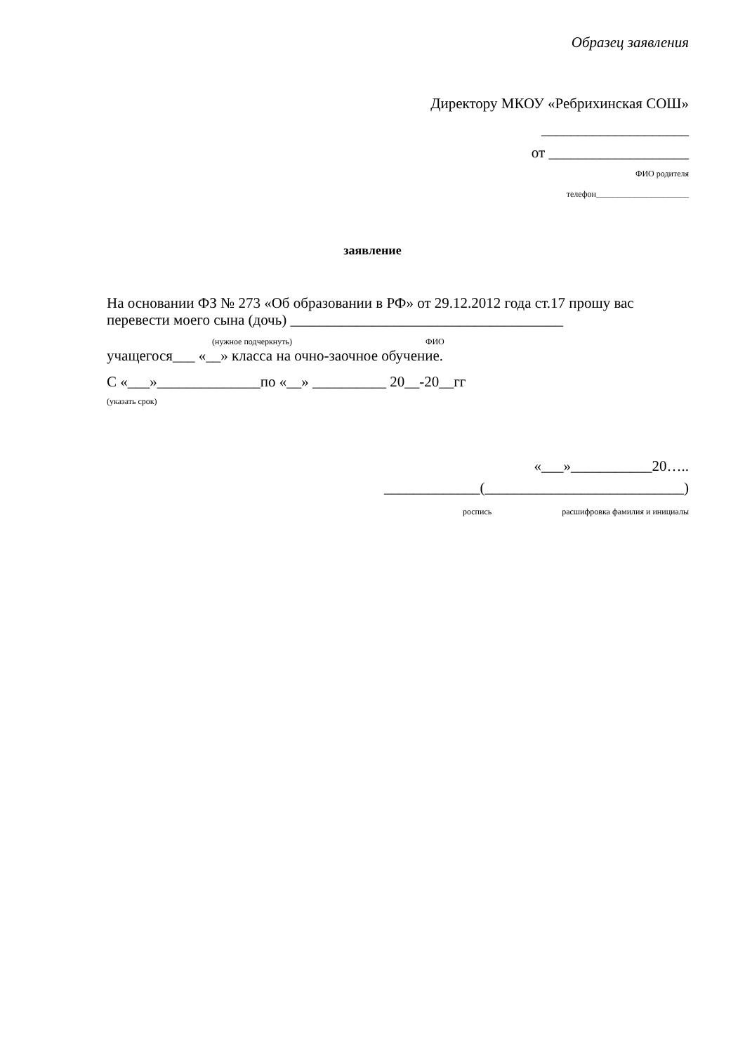Образец заявления
Директору МКОУ «Ребрихинская СОШ»
____________________
от ___________________
ФИО родителя
телефон______________________
заявление
На основании ФЗ № 273 «Об образовании в РФ» от 29.12.2012 года ст.17 прошу вас
перевести моего сына (дочь) _____________________________________
(нужное подчеркнуть) ФИО
учащегося___ «__» класса на очно-заочное обучение.
С «___»______________по «__» __________ 20__-20__гг
(указать срок)
«___»___________20…..
_____________(___________________________)
роспись расшифровка фамилия и инициалы